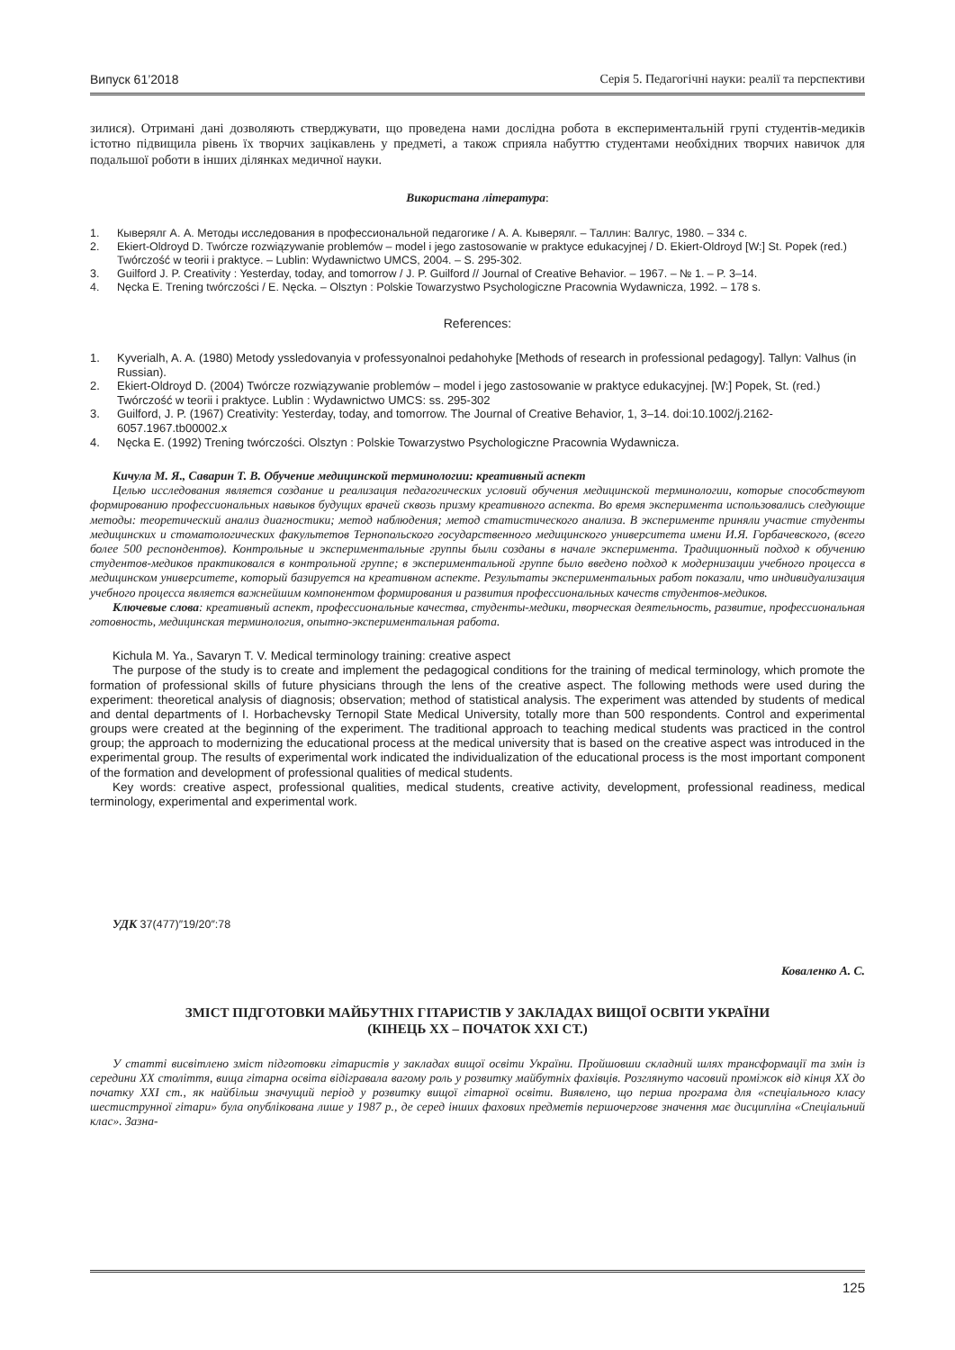Випуск 61’2018 Серія 5. Педагогічні науки: реалії та перспективи
зилися). Отримані дані дозволяють стверджувати, що проведена нами дослідна робота в експериментальній групі студентів-медиків істотно підвищила рівень їх творчих зацікавлень у предметі, а також сприяла набуттю студентами необхідних творчих навичок для подальшої роботи в інших ділянках медичної науки.
Використана література:
1. Кыверялг А. А. Методы исследования в профессиональной педагогике / А. А. Кыверялг. – Таллин: Валгус, 1980. – 334 с.
2. Ekiert-Oldroyd D. Twórcze rozwiązywanie problemów – model i jego zastosowanie w praktyce edukacyjnej / D. Ekiert-Oldroyd [W:] St. Popek (red.) Twórczość w teorii i praktyce. – Lublin: Wydawnictwo UMCS, 2004. – S. 295-302.
3. Guilford J. P. Creativity : Yesterday, today, and tomorrow / J. P. Guilford // Journal of Creative Behavior. – 1967. – № 1. – P. 3–14.
4. Nęcka E. Trening twórczości / E. Nęcka. – Olsztyn : Polskie Towarzystwo Psychologiczne Pracownia Wydawnicza, 1992. – 178 s.
References:
1. Kyverialh, A. A. (1980) Metody yssledovanyia v professyonalnoi pedahohyke [Methods of research in professional pedagogy]. Tallyn: Valhus (in Russian).
2. Ekiert-Oldroyd D. (2004) Twórcze rozwiązywanie problemów – model i jego zastosowanie w praktyce edukacyjnej. [W:] Popek, St. (red.) Twórczość w teorii i praktyce. Lublin : Wydawnictwo UMCS: ss. 295-302
3. Guilford, J. P. (1967) Creativity: Yesterday, today, and tomorrow. The Journal of Creative Behavior, 1, 3–14. doi:10.1002/j.2162-6057.1967.tb00002.x
4. Nęcka E. (1992) Trening twórczości. Olsztyn : Polskie Towarzystwo Psychologiczne Pracownia Wydawnicza.
Кичула М. Я., Саварин Т. В. Обучение медицинской терминологии: креативный аспект
Целью исследования является создание и реализация педагогических условий обучения медицинской терминологии, которые способствуют формированию профессиональных навыков будущих врачей сквозь призму креативного аспекта. Во время эксперимента использовались следующие методы: теоретический анализ диагностики; метод наблюдения; метод статистического анализа. В эксперименте приняли участие студенты медицинских и стоматологических факультетов Тернопольского государственного медицинского университета имени И.Я. Горбачевского, (всего более 500 респондентов). Контрольные и экспериментальные группы были созданы в начале эксперимента. Традиционный подход к обучению студентов-медиков практиковался в контрольной группе; в экспериментальной группе было введено подход к модернизации учебного процесса в медицинском университете, который базируется на креативном аспекте. Результаты экспериментальных работ показали, что индивидуализация учебного процесса является важнейшим компонентом формирования и развития профессиональных качеств студентов-медиков.
Ключевые слова: креативный аспект, профессиональные качества, студенты-медики, творческая деятельность, развитие, профессиональная готовность, медицинская терминология, опытно-экспериментальная работа.
Kichula M. Ya., Savaryn T. V. Medical terminology training: creative aspect
The purpose of the study is to create and implement the pedagogical conditions for the training of medical terminology, which promote the formation of professional skills of future physicians through the lens of the creative aspect. The following methods were used during the experiment: theoretical analysis of diagnosis; observation; method of statistical analysis. The experiment was attended by students of medical and dental departments of I. Horbachevsky Ternopil State Medical University, totally more than 500 respondents. Control and experimental groups were created at the beginning of the experiment. The traditional approach to teaching medical students was practiced in the control group; the approach to modernizing the educational process at the medical university that is based on the creative aspect was introduced in the experimental group. The results of experimental work indicated the individualization of the educational process is the most important component of the formation and development of professional qualities of medical students.
Key words: creative aspect, professional qualities, medical students, creative activity, development, professional readiness, medical terminology, experimental and experimental work.
УДК 37(477)″19/20″:78
Коваленко А. С.
ЗМІСТ ПІДГОТОВКИ МАЙБУТНІХ ГІТАРИСТІВ У ЗАКЛАДАХ ВИЩОЇ ОСВІТИ УКРАЇНИ
(КІНЕЦЬ ХХ – ПОЧАТОК ХХІ СТ.)
У статті висвітлено зміст підготовки гітаристів у закладах вищої освіти України. Пройшовши складний шлях трансформації та змін із середини ХХ століття, вища гітарна освіта відігравала вагому роль у розвитку майбутніх фахівців. Розглянуто часовий проміжок від кінця ХХ до початку ХХІ ст., як найбільш значущий період у розвитку вищої гітарної освіти. Виявлено, що перша програма для «спеціального класу шестиструнної гітари» була опублікована лише у 1987 р., де серед інших фахових предметів першочергове значення має дисципліна «Спеціальний клас». Зазна-
125